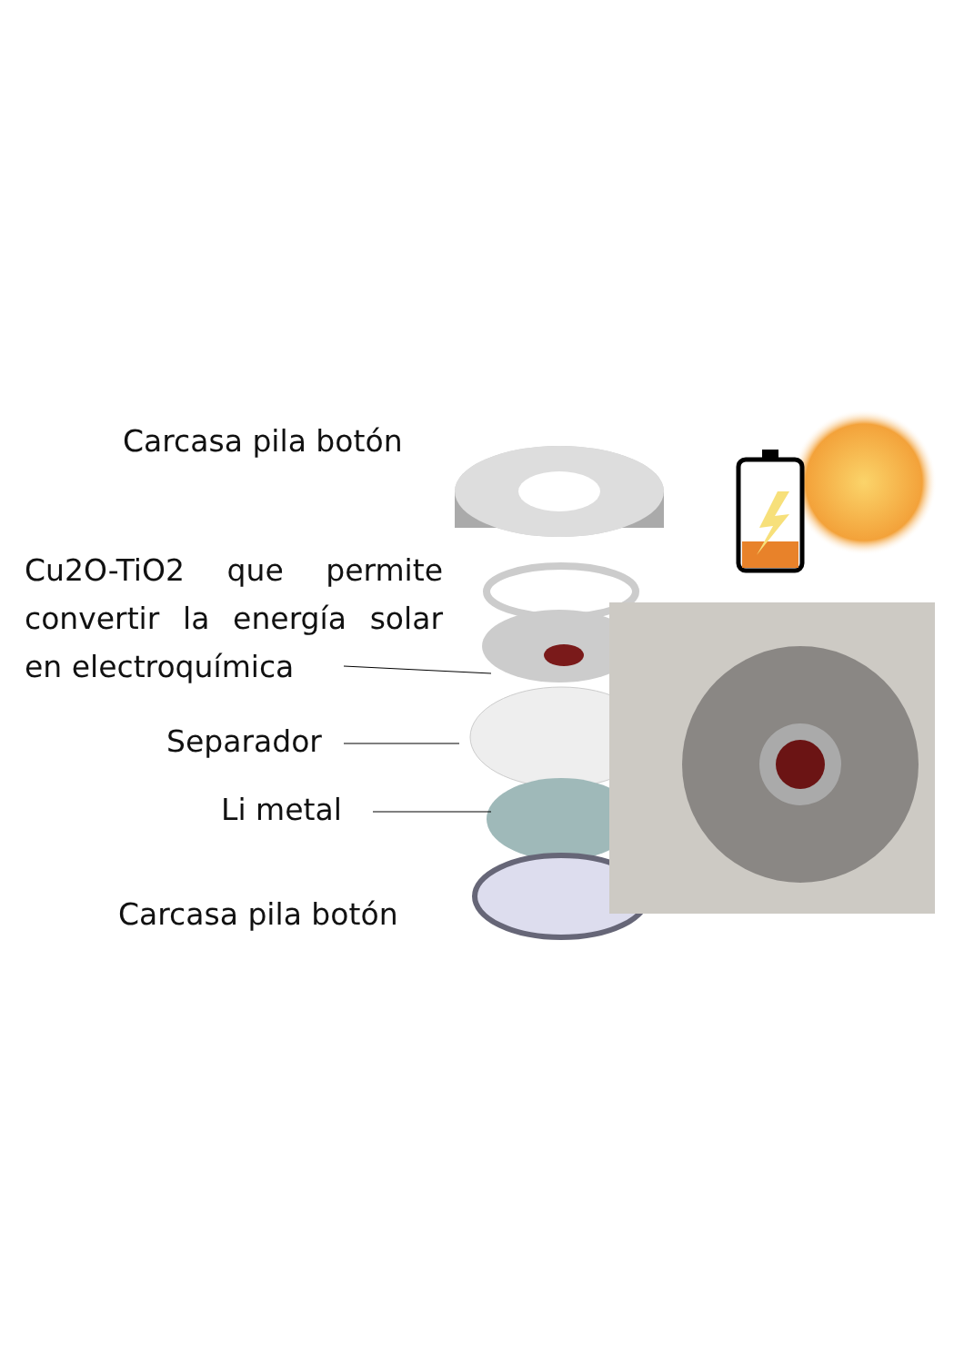Carcasa pila botón
Cu2O-TiO2 que permite convertir la energía solar en electroquímica
Separador
Li metal
Carcasa pila botón